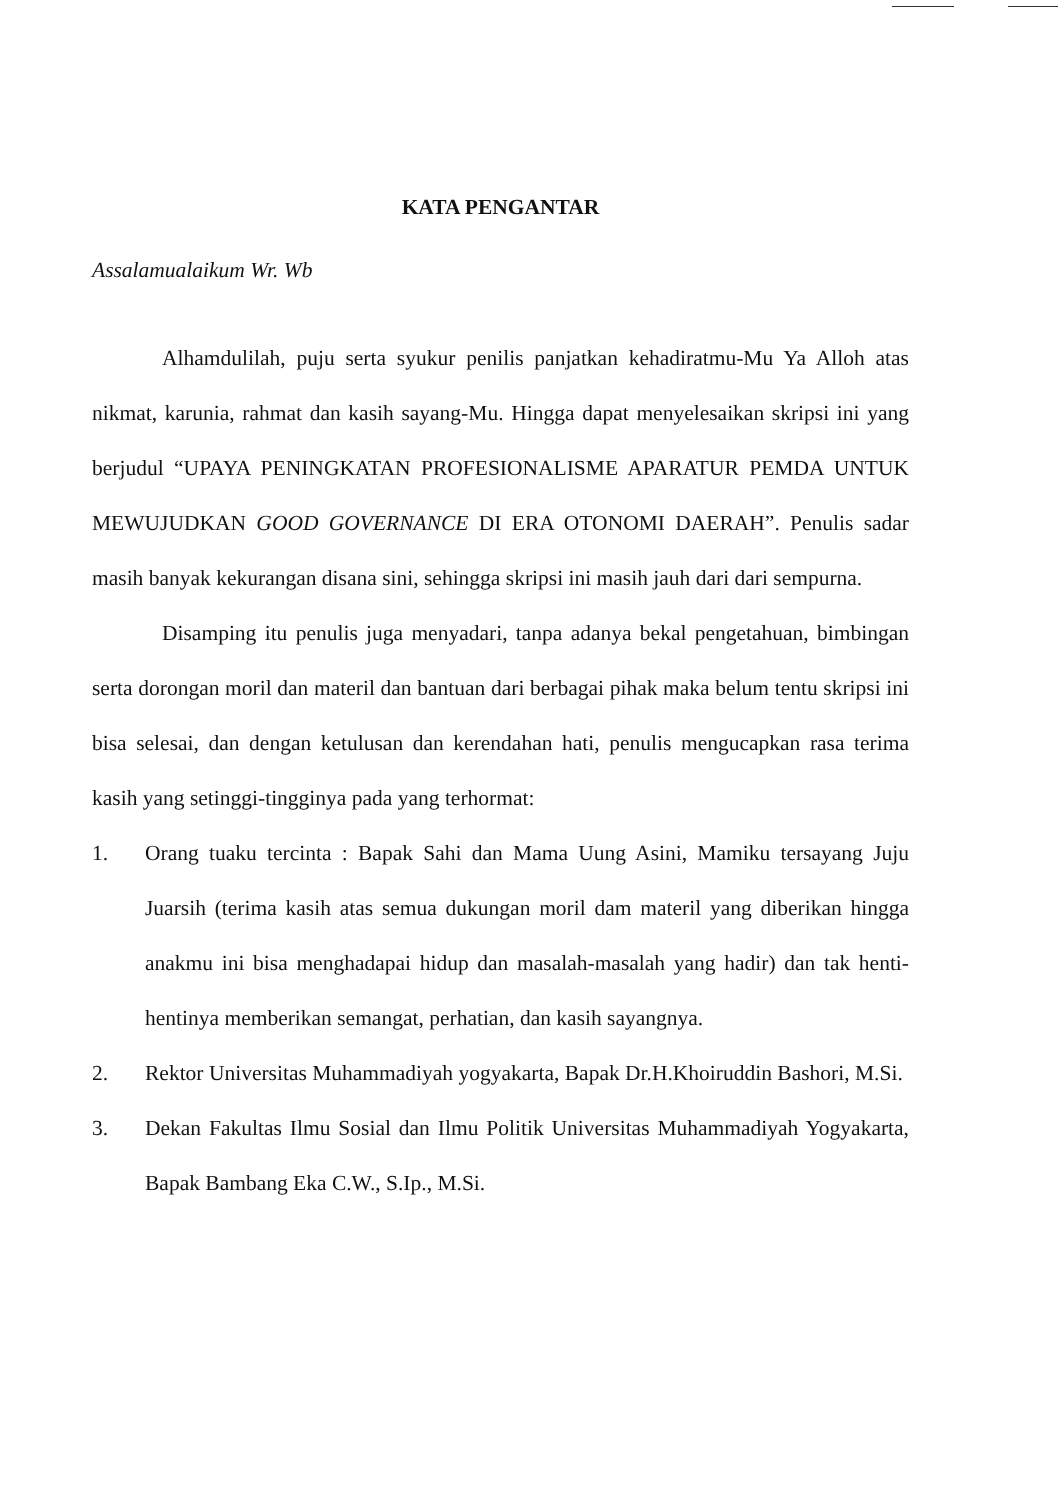KATA PENGANTAR
Assalamualaikum Wr. Wb
Alhamdulilah, puju serta syukur penilis panjatkan kehadiratmu-Mu Ya Alloh atas nikmat, karunia, rahmat dan kasih sayang-Mu. Hingga dapat menyelesaikan skripsi ini yang berjudul “UPAYA PENINGKATAN PROFESIONALISME APARATUR PEMDA UNTUK MEWUJUDKAN GOOD GOVERNANCE DI ERA OTONOMI DAERAH”. Penulis sadar masih banyak kekurangan disana sini, sehingga skripsi ini masih jauh dari dari sempurna.
Disamping itu penulis juga menyadari, tanpa adanya bekal pengetahuan, bimbingan serta dorongan moril dan materil dan bantuan dari berbagai pihak maka belum tentu skripsi ini bisa selesai, dan dengan ketulusan dan kerendahan hati, penulis mengucapkan rasa terima kasih yang setinggi-tingginya pada yang terhormat:
1. Orang tuaku tercinta : Bapak Sahi dan Mama Uung Asini, Mamiku tersayang Juju Juarsih (terima kasih atas semua dukungan moril dam materil yang diberikan hingga anakmu ini bisa menghadapai hidup dan masalah-masalah yang hadir) dan tak henti-hentinya memberikan semangat, perhatian, dan kasih sayangnya.
2. Rektor Universitas Muhammadiyah yogyakarta, Bapak Dr.H.Khoiruddin Bashori, M.Si.
3. Dekan Fakultas Ilmu Sosial dan Ilmu Politik Universitas Muhammadiyah Yogyakarta, Bapak Bambang Eka C.W., S.Ip., M.Si.